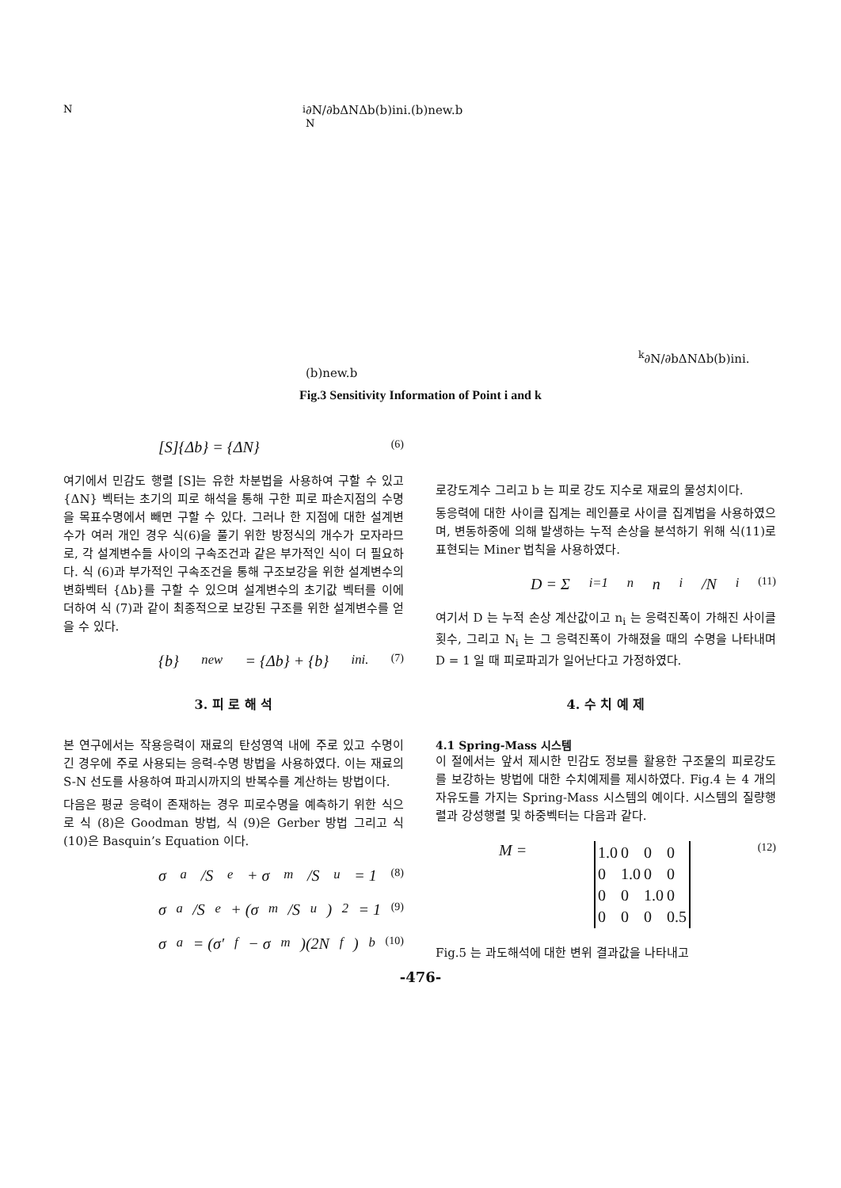Ni
∂N/∂b
ΔN
Δb
(b)ini.
(b)new.
b
Nk
∂N/∂b
ΔN
Δb
(b)ini.
(b)new.
b
Fig.3 Sensitivity Information of Point i and k
[S]{Δb} = {ΔN} (6)
여기에서 민감도 행렬 [S]는 유한 차분법을 사용하여 구할 수 있고 {ΔN} 벡터는 초기의 피로 해석을 통해 구한 피로 파손지점의 수명을 목표수명에서 빼면 구할 수 있다. 그러나 한 지점에 대한 설계변수가 여러 개인 경우 식(6)을 풀기 위한 방정식의 개수가 모자라므로, 각 설계변수들 사이의 구속조건과 같은 부가적인 식이 더 필요하다. 식 (6)과 부가적인 구속조건을 통해 구조보강을 위한 설계변수의 변화벡터 {Δb}를 구할 수 있으며 설계변수의 초기값 벡터를 이에 더하여 식 (7)과 같이 최종적으로 보강된 구조를 위한 설계변수를 얻을 수 있다.
{b}<sub>new</sub> = {Δb} + {b}<sub>ini.</sub> (7)
3. 피 로 해 석
본 연구에서는 작용응력이 재료의 탄성영역 내에 주로 있고 수명이 긴 경우에 주로 사용되는 응력-수명 방법을 사용하였다. 이는 재료의 S-N 선도를 사용하여 파괴시까지의 반복수를 계산하는 방법이다.
다음은 평균 응력이 존재하는 경우 피로수명을 예측하기 위한 식으로 식 (8)은 Goodman 방법, 식 (9)은 Gerber 방법 그리고 식 (10)은 Basquin’s Equation 이다.
σ<sub>a</sub>/S<sub>e</sub> + σ<sub>m</sub>/S<sub>u</sub> = 1 (8)
σ<sub>a</sub>/S<sub>e</sub> + (σ<sub>m</sub>/S<sub>u</sub>)<sup>2</sup> = 1 (9)
σ<sub>a</sub> = (σ′<sub>f</sub> − σ<sub>m</sub>)(2N<sub>f</sub>)<sup>b</sup> (10)
로강도계수 그리고 b 는 피로 강도 지수로 재료의 물성치이다.
동응력에 대한 사이클 집계는 레인플로 사이클 집계법을 사용하였으며, 변동하중에 의해 발생하는 누적 손상을 분석하기 위해 식(11)로 표현되는 Miner 법칙을 사용하였다.
D = Σ<sub>i=1</sub><sup>n</sup> n<sub>i</sub>/N<sub>i</sub> (11)
여기서 D 는 누적 손상 계산값이고 n<sub>i</sub> 는 응력진폭이 가해진 사이클 횟수, 그리고 N<sub>i</sub> 는 그 응력진폭이 가해졌을 때의 수명을 나타내며 D = 1 일 때 피로파괴가 일어난다고 가정하였다.
4. 수 치 예 제
4.1 Spring-Mass 시스템
이 절에서는 앞서 제시한 민감도 정보를 활용한 구조물의 피로강도를 보강하는 방법에 대한 수치예제를 제시하였다. Fig.4 는 4 개의 자유도를 가지는 Spring-Mass 시스템의 예이다. 시스템의 질량행렬과 강성행렬 및 하중벡터는 다음과 같다.
M =
| 1.0 | 0 | 0 | 0 |
| 0 | 1.0 | 0 | 0 |
| 0 | 0 | 1.0 | 0 |
| 0 | 0 | 0 | 0.5 |
(12)
Fig.5 는 과도해석에 대한 변위 결과값을 나타내고
-476-